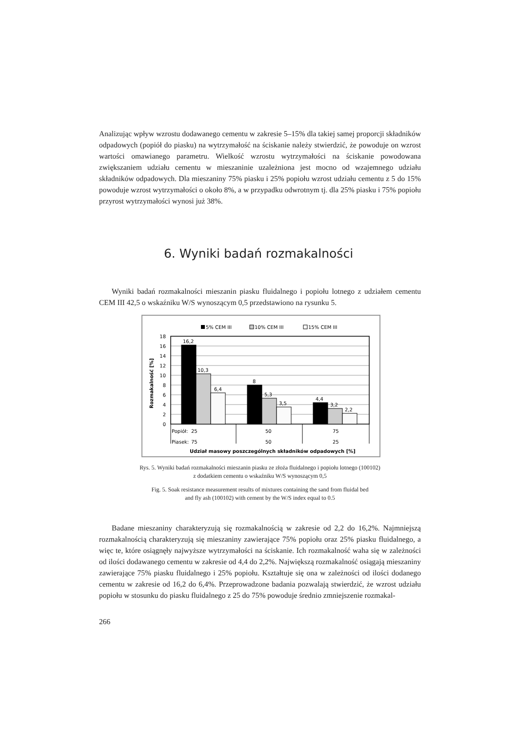Analizując wpływ wzrostu dodawanego cementu w zakresie 5–15% dla takiej samej proporcji składników odpadowych (popiół do piasku) na wytrzymałość na ściskanie należy stwierdzić, że powoduje on wzrost wartości omawianego parametru. Wielkość wzrostu wytrzymałości na ściskanie powodowana zwiększaniem udziału cementu w mieszaninie uzależniona jest mocno od wzajemnego udziału składników odpadowych. Dla mieszaniny 75% piasku i 25% popiołu wzrost udziału cementu z 5 do 15% powoduje wzrost wytrzymałości o około 8%, a w przypadku odwrotnym tj. dla 25% piasku i 75% popiołu przyrost wytrzymałości wynosi już 38%.
6. Wyniki badań rozmakalności
Wyniki badań rozmakalności mieszanin piasku fluidalnego i popiołu lotnego z udziałem cementu CEM III 42,5 o wskaźniku W/S wynoszącym 0,5 przedstawiono na rysunku 5.
5% CEM III
10% CEM III
15% CEM III
18
16
14
12
10
8
6
4
2
0
Rozmakalność [%]
16,2
10,3
6,4
8
5,3
3,5
4,4
3,2
2,2
Popiół:
25
50
75
Piasek:
75
50
25
Udział masowy poszczególnych składników odpadowych [%]
Rys. 5. Wyniki badań rozmakalności mieszanin piasku ze złoża fluidalnego i popiołu lotnego (100102)
z dodatkiem cementu o wskaźniku W/S wynoszącym 0,5
Fig. 5. Soak resistance measurement results of mixtures containing the sand from fluidal bed
and fly ash (100102) with cement by the W/S index equal to 0.5
Badane mieszaniny charakteryzują się rozmakalnością w zakresie od 2,2 do 16,2%. Najmniejszą rozmakalnością charakteryzują się mieszaniny zawierające 75% popiołu oraz 25% piasku fluidalnego, a więc te, które osiągnęły najwyższe wytrzymałości na ściskanie. Ich rozmakalność waha się w zależności od ilości dodawanego cementu w zakresie od 4,4 do 2,2%. Największą rozmakalność osiągają mieszaniny zawierające 75% piasku fluidalnego i 25% popiołu. Kształtuje się ona w zależności od ilości dodanego cementu w zakresie od 16,2 do 6,4%. Przeprowadzone badania pozwalają stwierdzić, że wzrost udziału popiołu w stosunku do piasku fluidalnego z 25 do 75% powoduje średnio zmniejszenie rozmakal-
266